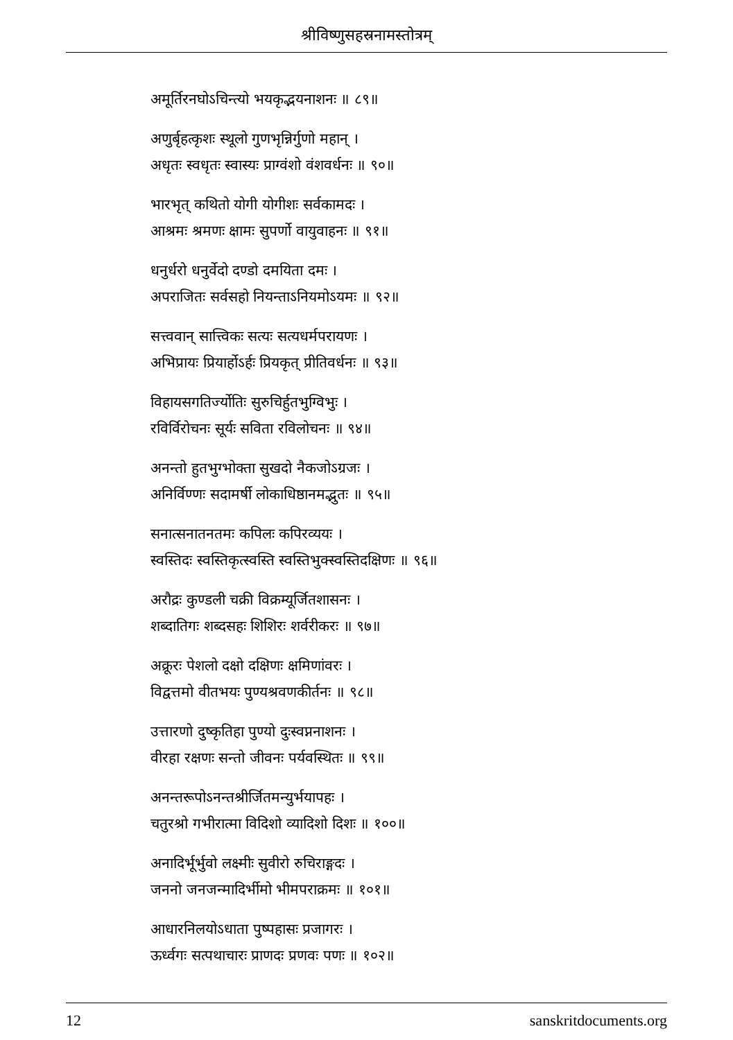श्रीविष्णुसहस्रनामस्तोत्रम्
अमूर्तिरनघोऽचिन्त्यो भयकृद्भयनाशनः ॥ ८९॥
अणुर्बृहत्कृशः स्थूलो गुणभृन्निर्गुणो महान् ।
अधृतः स्वधृतः स्वास्यः प्राग्वंशो वंशवर्धनः ॥ ९०॥
भारभृत् कथितो योगी योगीशः सर्वकामदः ।
आश्रमः श्रमणः क्षामः सुपर्णो वायुवाहनः ॥ ९१॥
धनुर्धरो धनुर्वेदो दण्डो दमयिता दमः ।
अपराजितः सर्वसहो नियन्ताऽनियमोऽयमः ॥ ९२॥
सत्त्ववान् सात्त्विकः सत्यः सत्यधर्मपरायणः ।
अभिप्रायः प्रियार्होऽर्हः प्रियकृत् प्रीतिवर्धनः ॥ ९३॥
विहायसगतिर्ज्योतिः सुरुचिर्हुतभुग्विभुः ।
रविर्विरोचनः सूर्यः सविता रविलोचनः ॥ ९४॥
अनन्तो हुतभुग्भोक्ता सुखदो नैकजोऽग्रजः ।
अनिर्विण्णः सदामर्षी लोकाधिष्ठानमद्भुतः ॥ ९५॥
सनात्सनातनतमः कपिलः कपिरव्ययः ।
स्वस्तिदः स्वस्तिकृत्स्वस्ति स्वस्तिभुक्स्वस्तिदक्षिणः ॥ ९६॥
अरौद्रः कुण्डली चक्री विक्रम्यूर्जितशासनः ।
शब्दातिगः शब्दसहः शिशिरः शर्वरीकरः ॥ ९७॥
अक्रूरः पेशलो दक्षो दक्षिणः क्षमिणांवरः ।
विद्वत्तमो वीतभयः पुण्यश्रवणकीर्तनः ॥ ९८॥
उत्तारणो दुष्कृतिहा पुण्यो दुःस्वप्ननाशनः ।
वीरहा रक्षणः सन्तो जीवनः पर्यवस्थितः ॥ ९९॥
अनन्तरूपोऽनन्तश्रीर्जितमन्युर्भयापहः ।
चतुरश्रो गभीरात्मा विदिशो व्यादिशो दिशः ॥ १००॥
अनादिर्भूर्भुवो लक्ष्मीः सुवीरो रुचिराङ्गदः ।
जननो जनजन्मादिर्भीमो भीमपराक्रमः ॥ १०१॥
आधारनिलयोऽधाता पुष्पहासः प्रजागरः ।
ऊर्ध्वगः सत्पथाचारः प्राणदः प्रणवः पणः ॥ १०२॥
12 sanskritdocuments.org